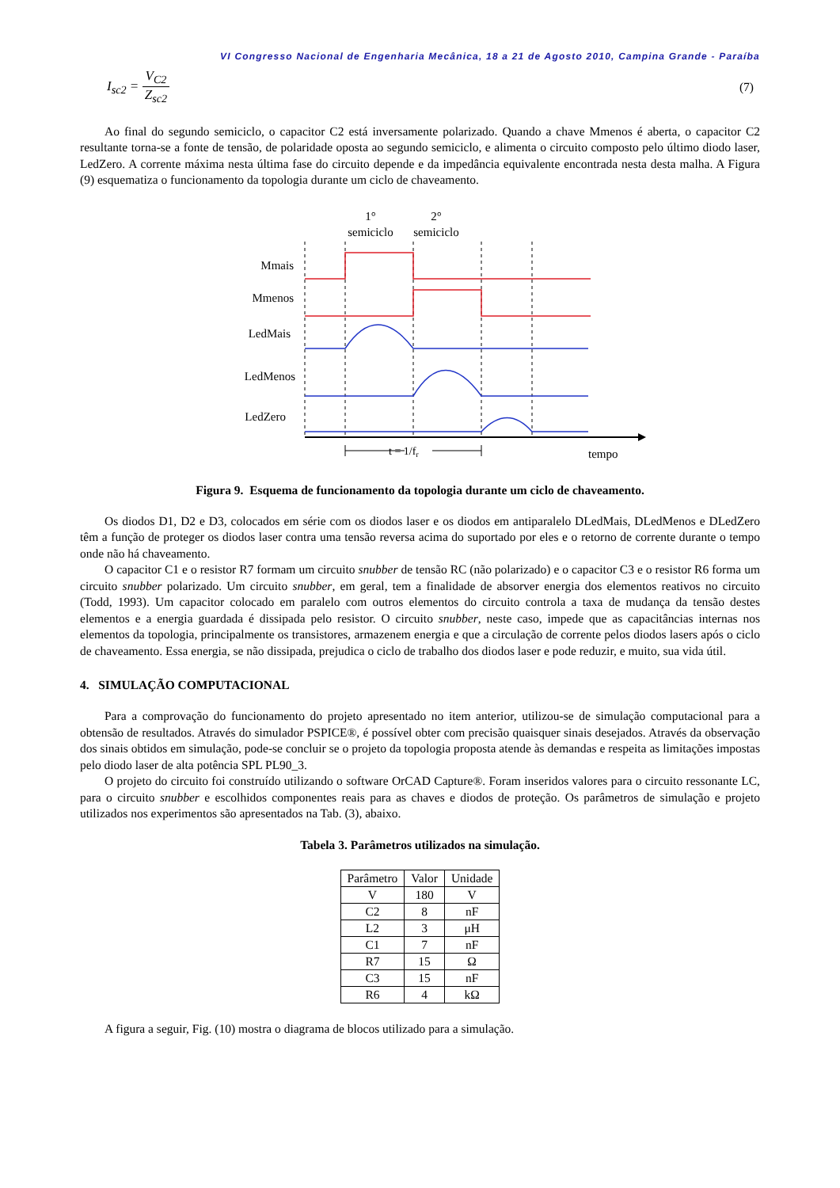VI Congresso Nacional de Engenharia Mecânica, 18 a 21 de Agosto 2010, Campina Grande - Paraíba
I<sub>sc2</sub> = V<sub>C2</sub> Z<sub>sc2</sub> (7)
Ao final do segundo semiciclo, o capacitor C2 está inversamente polarizado. Quando a chave Mmenos é aberta, o capacitor C2 resultante torna-se a fonte de tensão, de polaridade oposta ao segundo semiciclo, e alimenta o circuito composto pelo último diodo laser, LedZero. A corrente máxima nesta última fase do circuito depende e da impedância equivalente encontrada nesta desta malha. A Figura (9) esquematiza o funcionamento da topologia durante um ciclo de chaveamento.
1°
semiciclo
2°
semiciclo
Mmais
Mmenos
LedMais
LedMenos
LedZero
t = 1/fr
tempo
Figura 9. Esquema de funcionamento da topologia durante um ciclo de chaveamento.
Os diodos D1, D2 e D3, colocados em série com os diodos laser e os diodos em antiparalelo DLedMais, DLedMenos e DLedZero têm a função de proteger os diodos laser contra uma tensão reversa acima do suportado por eles e o retorno de corrente durante o tempo onde não há chaveamento.
O capacitor C1 e o resistor R7 formam um circuito snubber de tensão RC (não polarizado) e o capacitor C3 e o resistor R6 forma um circuito snubber polarizado. Um circuito snubber, em geral, tem a finalidade de absorver energia dos elementos reativos no circuito (Todd, 1993). Um capacitor colocado em paralelo com outros elementos do circuito controla a taxa de mudança da tensão destes elementos e a energia guardada é dissipada pelo resistor. O circuito snubber, neste caso, impede que as capacitâncias internas nos elementos da topologia, principalmente os transistores, armazenem energia e que a circulação de corrente pelos diodos lasers após o ciclo de chaveamento. Essa energia, se não dissipada, prejudica o ciclo de trabalho dos diodos laser e pode reduzir, e muito, sua vida útil.
4. SIMULAÇÃO COMPUTACIONAL
Para a comprovação do funcionamento do projeto apresentado no item anterior, utilizou-se de simulação computacional para a obtensão de resultados. Através do simulador PSPICE®, é possível obter com precisão quaisquer sinais desejados. Através da observação dos sinais obtidos em simulação, pode-se concluir se o projeto da topologia proposta atende às demandas e respeita as limitações impostas pelo diodo laser de alta potência SPL PL90_3.
O projeto do circuito foi construído utilizando o software OrCAD Capture®. Foram inseridos valores para o circuito ressonante LC, para o circuito snubber e escolhidos componentes reais para as chaves e diodos de proteção. Os parâmetros de simulação e projeto utilizados nos experimentos são apresentados na Tab. (3), abaixo.
Tabela 3. Parâmetros utilizados na simulação.
| Parâmetro | Valor | Unidade |
| --- | --- | --- |
| V | 180 | V |
| C2 | 8 | nF |
| L2 | 3 | μH |
| C1 | 7 | nF |
| R7 | 15 | Ω |
| C3 | 15 | nF |
| R6 | 4 | kΩ |
A figura a seguir, Fig. (10) mostra o diagrama de blocos utilizado para a simulação.